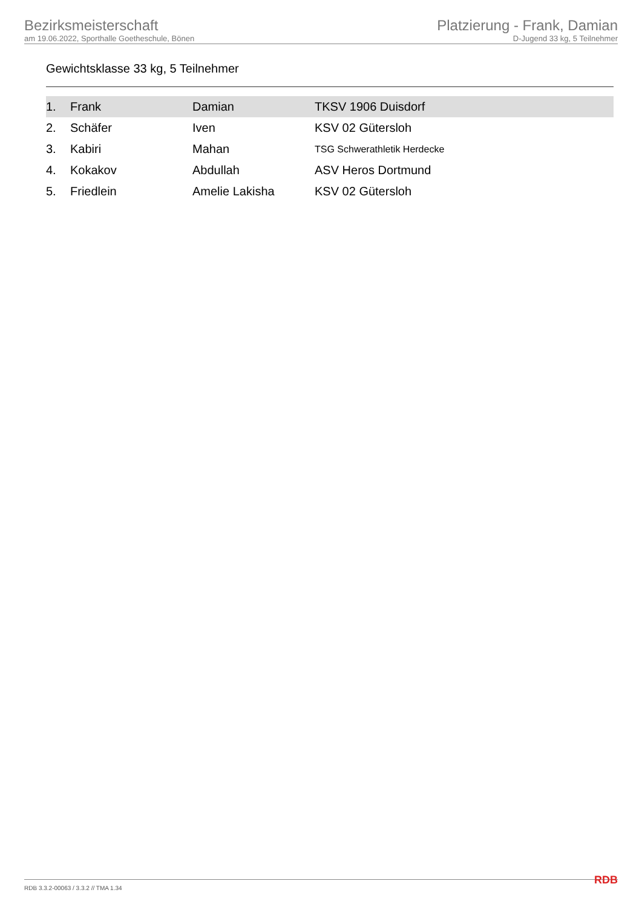Bezirksmeisterschaft
am 19.06.2022, Sporthalle Goetheschule, Bönen
Platzierung - Frank, Damian
D-Jugend 33 kg, 5 Teilnehmer
Gewichtsklasse 33 kg, 5 Teilnehmer
| 1. | Frank | Damian | TKSV 1906 Duisdorf |
| 2. | Schäfer | Iven | KSV 02 Gütersloh |
| 3. | Kabiri | Mahan | TSG Schwerathletik Herdecke |
| 4. | Kokakov | Abdullah | ASV Heros Dortmund |
| 5. | Friedlein | Amelie Lakisha | KSV 02 Gütersloh |
RDB 3.3.2-00063 / 3.3.2 // TMA 1.34 RDB